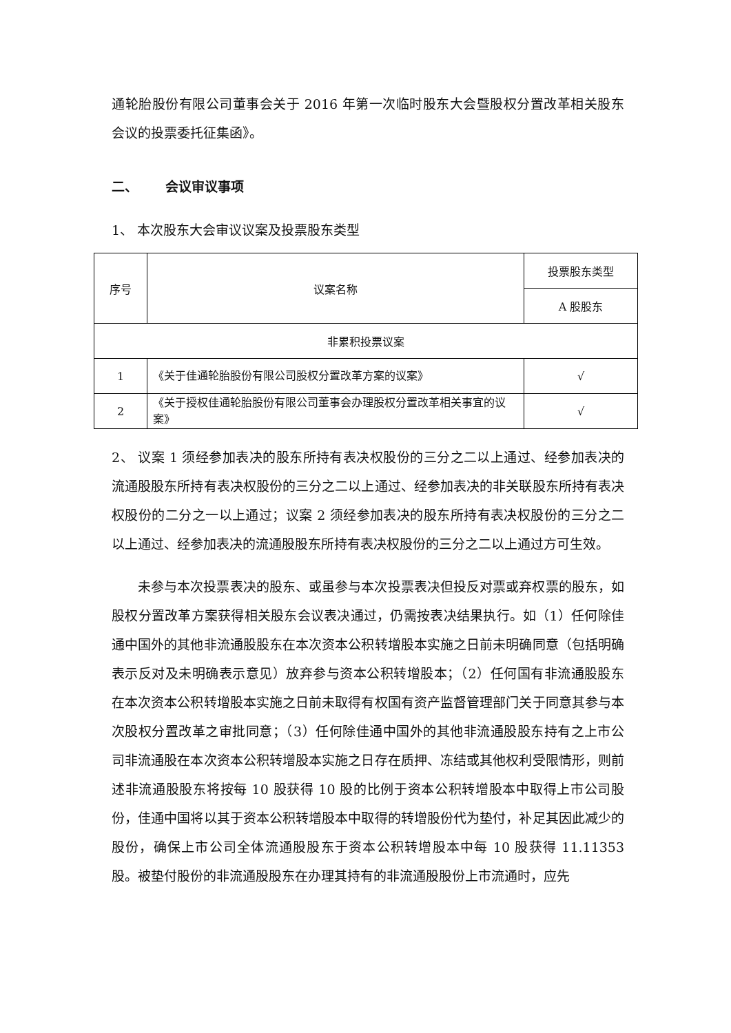通轮胎股份有限公司董事会关于 2016 年第一次临时股东大会暨股权分置改革相关股东会议的投票委托征集函》。
二、 会议审议事项
1、 本次股东大会审议议案及投票股东类型
| 序号 | 议案名称 | 投票股东类型 |
| | | A 股股东 |
| 非累积投票议案 | | |
| 1 | 《关于佳通轮胎股份有限公司股权分置改革方案的议案》 | √ |
| 2 | 《关于授权佳通轮胎股份有限公司董事会办理股权分置改革相关事宜的议案》 | √ |
2、 议案 1 须经参加表决的股东所持有表决权股份的三分之二以上通过、经参加表决的流通股股东所持有表决权股份的三分之二以上通过、经参加表决的非关联股东所持有表决权股份的二分之一以上通过；议案 2 须经参加表决的股东所持有表决权股份的三分之二以上通过、经参加表决的流通股股东所持有表决权股份的三分之二以上通过方可生效。
未参与本次投票表决的股东、或虽参与本次投票表决但投反对票或弃权票的股东，如股权分置改革方案获得相关股东会议表决通过，仍需按表决结果执行。如（1）任何除佳通中国外的其他非流通股股东在本次资本公积转增股本实施之日前未明确同意（包括明确表示反对及未明确表示意见）放弃参与资本公积转增股本；（2）任何国有非流通股股东在本次资本公积转增股本实施之日前未取得有权国有资产监督管理部门关于同意其参与本次股权分置改革之审批同意；（3）任何除佳通中国外的其他非流通股股东持有之上市公司非流通股在本次资本公积转增股本实施之日存在质押、冻结或其他权利受限情形，则前述非流通股股东将按每 10 股获得 10 股的比例于资本公积转增股本中取得上市公司股份，佳通中国将以其于资本公积转增股本中取得的转增股份代为垫付，补足其因此减少的股份，确保上市公司全体流通股股东于资本公积转增股本中每 10 股获得 11.11353 股。被垫付股份的非流通股股东在办理其持有的非流通股股份上市流通时，应先